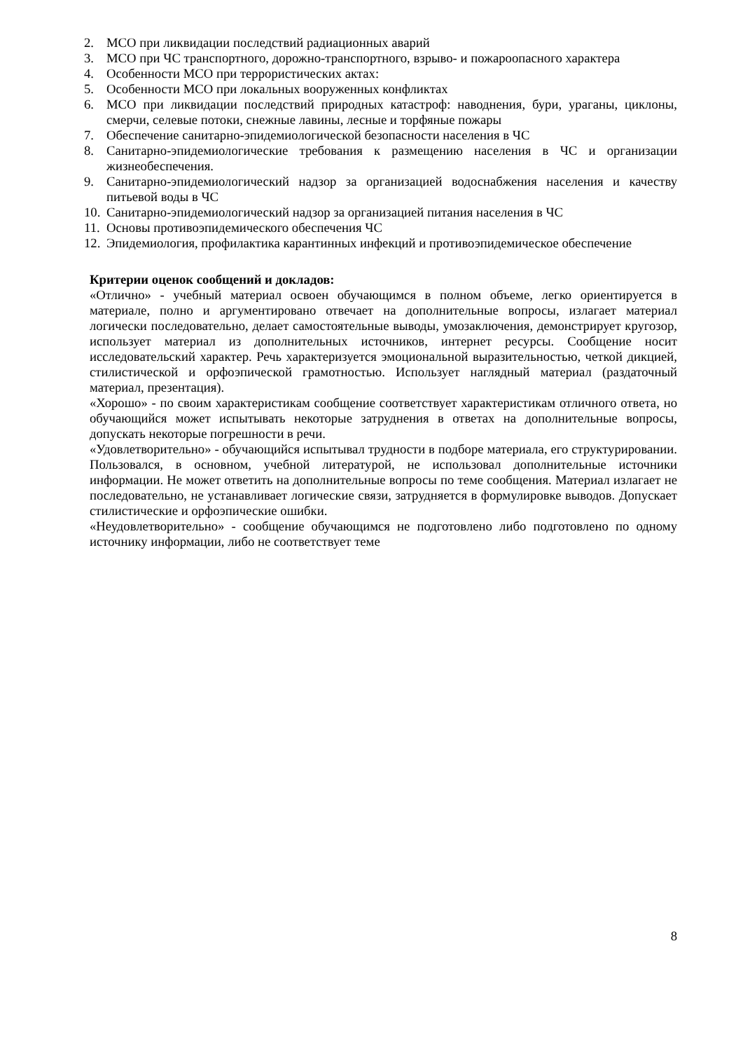2. МСО при ликвидации последствий радиационных аварий
3. МСО при ЧС транспортного, дорожно-транспортного, взрыво- и пожароопасного характера
4. Особенности МСО при террористических актах:
5. Особенности МСО при локальных вооруженных конфликтах
6. МСО при ликвидации последствий природных катастроф: наводнения, бури, ураганы, циклоны, смерчи, селевые потоки, снежные лавины, лесные и торфяные пожары
7. Обеспечение санитарно-эпидемиологической безопасности населения в ЧС
8. Санитарно-эпидемиологические требования к размещению населения в ЧС и организации жизнеобеспечения.
9. Санитарно-эпидемиологический надзор за организацией водоснабжения населения и качеству питьевой воды в ЧС
10. Санитарно-эпидемиологический надзор за организацией питания населения в ЧС
11. Основы противоэпидемического обеспечения ЧС
12. Эпидемиология, профилактика карантинных инфекций и противоэпидемическое обеспечение
Критерии оценок сообщений и докладов:
«Отлично» - учебный материал освоен обучающимся в полном объеме, легко ориентируется в материале, полно и аргументировано отвечает на дополнительные вопросы, излагает материал логически последовательно, делает самостоятельные выводы, умозаключения, демонстрирует кругозор, использует материал из дополнительных источников, интернет ресурсы. Сообщение носит исследовательский характер. Речь характеризуется эмоциональной выразительностью, четкой дикцией, стилистической и орфоэпической грамотностью. Использует наглядный материал (раздаточный материал, презентация).
«Хорошо» - по своим характеристикам сообщение соответствует характеристикам отличного ответа, но обучающийся может испытывать некоторые затруднения в ответах на дополнительные вопросы, допускать некоторые погрешности в речи.
«Удовлетворительно» - обучающийся испытывал трудности в подборе материала, его структурировании. Пользовался, в основном, учебной литературой, не использовал дополнительные источники информации. Не может ответить на дополнительные вопросы по теме сообщения. Материал излагает не последовательно, не устанавливает логические связи, затрудняется в формулировке выводов. Допускает стилистические и орфоэпические ошибки.
«Неудовлетворительно» - сообщение обучающимся не подготовлено либо подготовлено по одному источнику информации, либо не соответствует теме
8